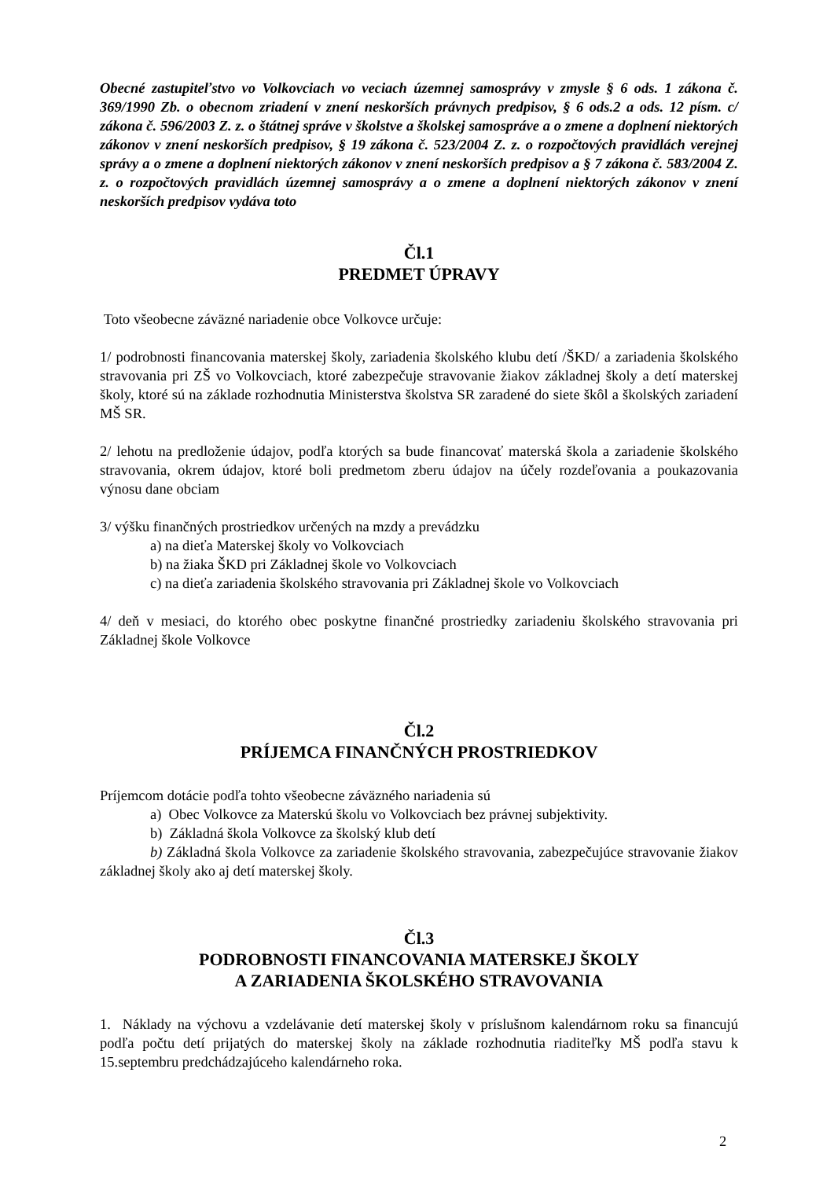Obecné zastupiteľstvo vo Volkovciach vo veciach územnej samosprávy v zmysle § 6 ods. 1 zákona č. 369/1990 Zb. o obecnom zriadení v znení neskorších právnych predpisov, § 6 ods.2 a ods. 12 písm. c/ zákona č. 596/2003 Z. z. o štátnej správe v školstve a školskej samospráve a o zmene a doplnení niektorých zákonov v znení neskorších predpisov, § 19 zákona č. 523/2004 Z. z. o rozpočtových pravidlách verejnej správy a o zmene a doplnení niektorých zákonov v znení neskorších predpisov a § 7 zákona č. 583/2004 Z. z. o rozpočtových pravidlách územnej samosprávy a o zmene a doplnení niektorých zákonov v znení neskorších predpisov vydáva toto
Čl.1
PREDMET ÚPRAVY
Toto všeobecne záväzné nariadenie obce Volkovce určuje:
1/ podrobnosti financovania materskej školy, zariadenia školského klubu detí /ŠKD/ a zariadenia školského stravovania pri ZŠ vo Volkovciach, ktoré zabezpečuje stravovanie žiakov základnej školy a detí materskej školy, ktoré sú na základe rozhodnutia Ministerstva školstva SR zaradené do siete škôl a školských zariadení MŠ SR.
2/ lehotu na predloženie údajov, podľa ktorých sa bude financovať materská škola a zariadenie školského stravovania, okrem údajov, ktoré boli predmetom zberu údajov na účely rozdeľovania a poukazovania výnosu dane obciam
3/ výšku finančných prostriedkov určených na mzdy a prevádzku
a) na dieťa Materskej školy vo Volkovciach
b) na žiaka ŠKD pri Základnej škole vo Volkovciach
c) na dieťa zariadenia školského stravovania pri Základnej škole vo Volkovciach
4/ deň v mesiaci, do ktorého obec poskytne finančné prostriedky zariadeniu školského stravovania pri Základnej škole Volkovce
Čl.2
PRÍJEMCA FINANČNÝCH PROSTRIEDKOV
Príjemcom dotácie podľa tohto všeobecne záväzného nariadenia sú
a) Obec Volkovce za Materskú školu vo Volkovciach bez právnej subjektivity.
b) Základná škola Volkovce za školský klub detí
b) Základná škola Volkovce za zariadenie školského stravovania, zabezpečujúce stravovanie žiakov základnej školy ako aj detí materskej školy.
Čl.3
PODROBNOSTI FINANCOVANIA MATERSKEJ ŠKOLY
A ZARIADENIA ŠKOLSKÉHO STRAVOVANIA
1. Náklady na výchovu a vzdelávanie detí materskej školy v príslušnom kalendárnom roku sa financujú podľa počtu detí prijatých do materskej školy na základe rozhodnutia riaditeľky MŠ podľa stavu k 15.septembru predchádzajúceho kalendárneho roka.
2